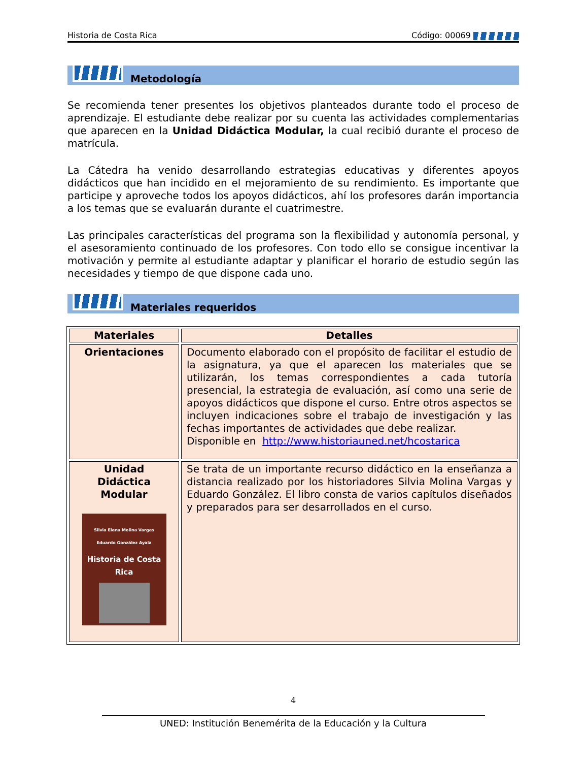Historia de Costa Rica Código: 00069
Metodología
Se recomienda tener presentes los objetivos planteados durante todo el proceso de aprendizaje. El estudiante debe realizar por su cuenta las actividades complementarias que aparecen en la Unidad Didáctica Modular, la cual recibió durante el proceso de matrícula.
La Cátedra ha venido desarrollando estrategias educativas y diferentes apoyos didácticos que han incidido en el mejoramiento de su rendimiento. Es importante que participe y aproveche todos los apoyos didácticos, ahí los profesores darán importancia a los temas que se evaluarán durante el cuatrimestre.
Las principales características del programa son la flexibilidad y autonomía personal, y el asesoramiento continuado de los profesores. Con todo ello se consigue incentivar la motivación y permite al estudiante adaptar y planificar el horario de estudio según las necesidades y tiempo de que dispone cada uno.
Materiales requeridos
| Materiales | Detalles |
| --- | --- |
| Orientaciones | Documento elaborado con el propósito de facilitar el estudio de la asignatura, ya que el aparecen los materiales que se utilizarán, los temas correspondientes a cada tutoría presencial, la estrategia de evaluación, así como una serie de apoyos didácticos que dispone el curso. Entre otros aspectos se incluyen indicaciones sobre el trabajo de investigación y las fechas importantes de actividades que debe realizar. Disponible en http://www.historiauned.net/hcostarica |
| Unidad Didáctica Modular Silvia Elena Molina Vargas Eduardo González Ayala Historia de Costa Rica | Se trata de un importante recurso didáctico en la enseñanza a distancia realizado por los historiadores Silvia Molina Vargas y Eduardo González. El libro consta de varios capítulos diseñados y preparados para ser desarrollados en el curso. |
4
UNED: Institución Benemérita de la Educación y la Cultura